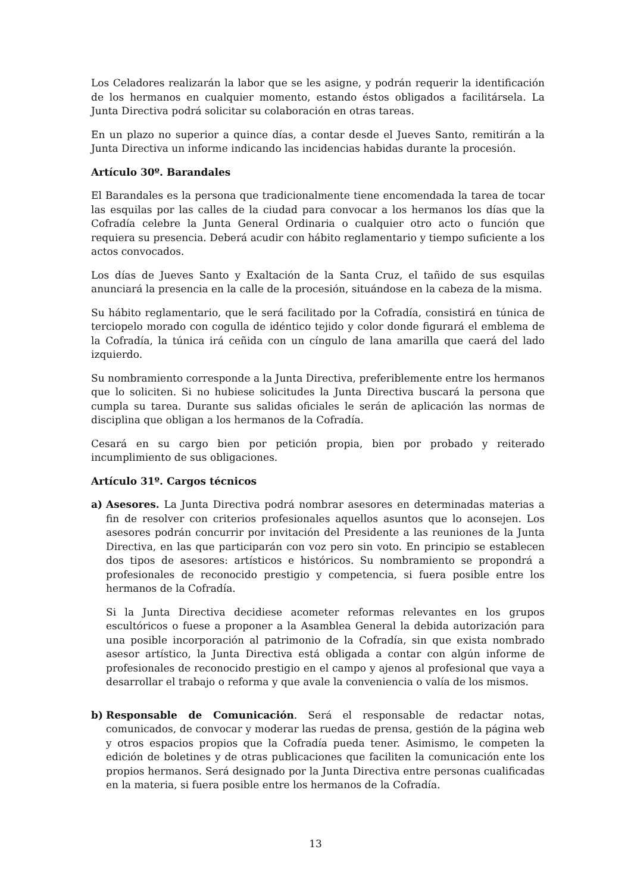Los Celadores realizarán la labor que se les asigne, y podrán requerir la identificación de los hermanos en cualquier momento, estando éstos obligados a facilitársela. La Junta Directiva podrá solicitar su colaboración en otras tareas.
En un plazo no superior a quince días, a contar desde el Jueves Santo, remitirán a la Junta Directiva un informe indicando las incidencias habidas durante la procesión.
Artículo 30º. Barandales
El Barandales es la persona que tradicionalmente tiene encomendada la tarea de tocar las esquilas por las calles de la ciudad para convocar a los hermanos los días que la Cofradía celebre la Junta General Ordinaria o cualquier otro acto o función que requiera su presencia. Deberá acudir con hábito reglamentario y tiempo suficiente a los actos convocados.
Los días de Jueves Santo y Exaltación de la Santa Cruz, el tañido de sus esquilas anunciará la presencia en la calle de la procesión, situándose en la cabeza de la misma.
Su hábito reglamentario, que le será facilitado por la Cofradía, consistirá en túnica de terciopelo morado con cogulla de idéntico tejido y color donde figurará el emblema de la Cofradía, la túnica irá ceñida con un cíngulo de lana amarilla que caerá del lado izquierdo.
Su nombramiento corresponde a la Junta Directiva, preferiblemente entre los hermanos que lo soliciten. Si no hubiese solicitudes la Junta Directiva buscará la persona que cumpla su tarea. Durante sus salidas oficiales le serán de aplicación las normas de disciplina que obligan a los hermanos de la Cofradía.
Cesará en su cargo bien por petición propia, bien por probado y reiterado incumplimiento de sus obligaciones.
Artículo 31º. Cargos técnicos
a) Asesores. La Junta Directiva podrá nombrar asesores en determinadas materias a fin de resolver con criterios profesionales aquellos asuntos que lo aconsejen. Los asesores podrán concurrir por invitación del Presidente a las reuniones de la Junta Directiva, en las que participarán con voz pero sin voto. En principio se establecen dos tipos de asesores: artísticos e históricos. Su nombramiento se propondrá a profesionales de reconocido prestigio y competencia, si fuera posible entre los hermanos de la Cofradía.
Si la Junta Directiva decidiese acometer reformas relevantes en los grupos escultóricos o fuese a proponer a la Asamblea General la debida autorización para una posible incorporación al patrimonio de la Cofradía, sin que exista nombrado asesor artístico, la Junta Directiva está obligada a contar con algún informe de profesionales de reconocido prestigio en el campo y ajenos al profesional que vaya a desarrollar el trabajo o reforma y que avale la conveniencia o valía de los mismos.
b) Responsable de Comunicación. Será el responsable de redactar notas, comunicados, de convocar y moderar las ruedas de prensa, gestión de la página web y otros espacios propios que la Cofradía pueda tener. Asimismo, le competen la edición de boletines y de otras publicaciones que faciliten la comunicación ente los propios hermanos. Será designado por la Junta Directiva entre personas cualificadas en la materia, si fuera posible entre los hermanos de la Cofradía.
13